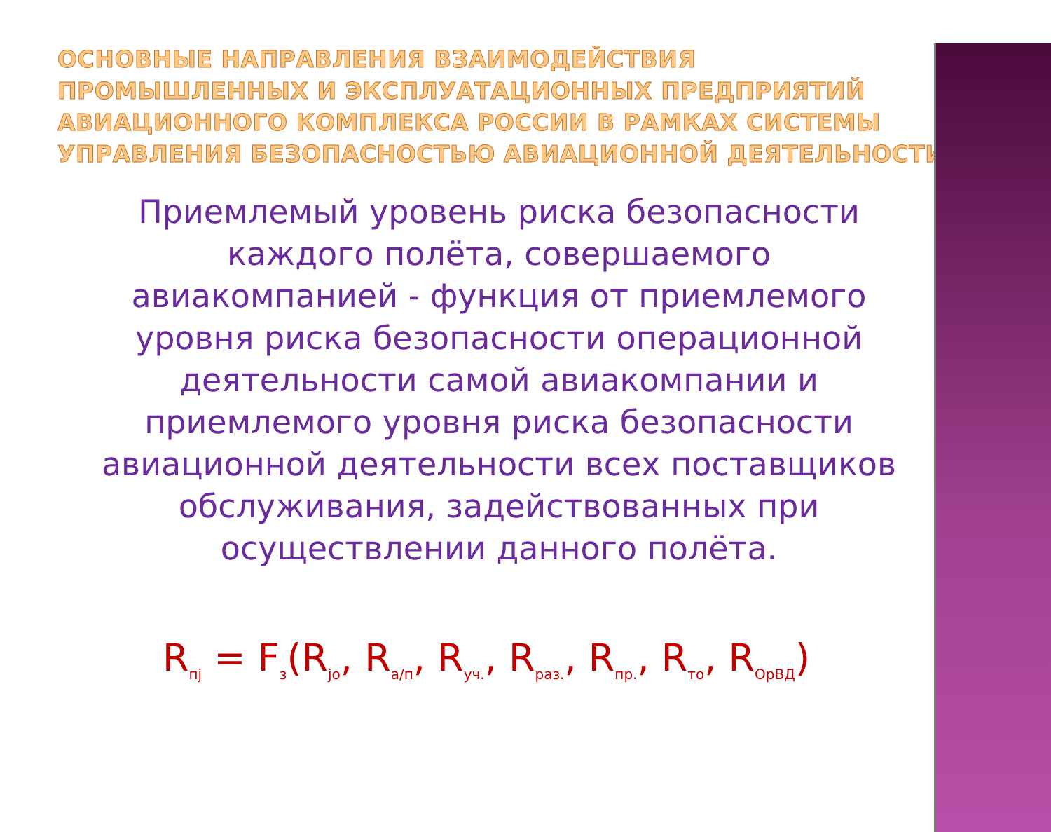ОСНОВНЫЕ НАПРАВЛЕНИЯ ВЗАИМОДЕЙСТВИЯ ПРОМЫШЛЕННЫХ И ЭКСПЛУАТАЦИОННЫХ ПРЕДПРИЯТИЙ АВИАЦИОННОГО КОМПЛЕКСА РОССИИ В РАМКАХ СИСТЕМЫ УПРАВЛЕНИЯ БЕЗОПАСНОСТЬЮ АВИАЦИОННОЙ ДЕЯТЕЛЬНОСТИ.
Приемлемый уровень риска безопасности каждого полёта, совершаемого авиакомпанией - функция от приемлемого уровня риска безопасности операционной деятельности самой авиакомпании и приемлемого уровня риска безопасности авиационной деятельности всех поставщиков обслуживания, задействованных при осуществлении данного полёта.
R<sub>пj</sub> = F<sub>з</sub>(R<sub>jo</sub>, R<sub>а/п</sub>, R<sub>уч.</sub>, R<sub>раз.</sub>, R<sub>пр.</sub>, R<sub>то</sub>, R<sub>ОрВД</sub>)